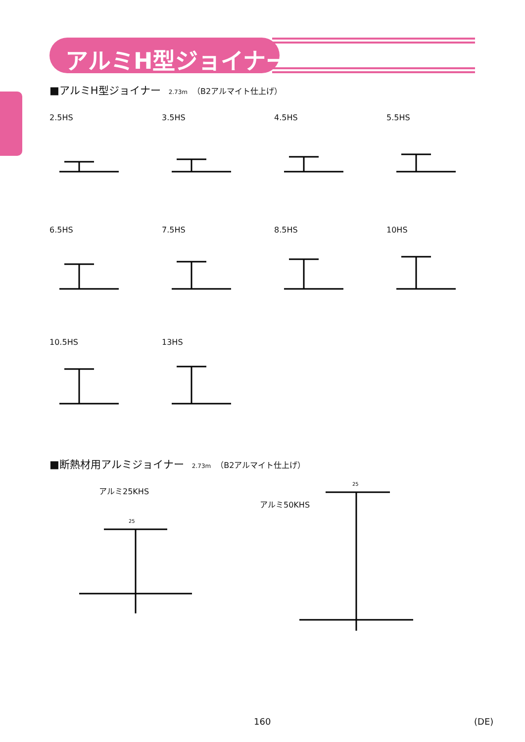アルミH型ジョイナー
■アルミH型ジョイナー 2.73m （B2アルマイト仕上げ）
2.5HS
3.5HS
4.5HS
5.5HS
6.5HS
7.5HS
8.5HS
10HS
10.5HS
13HS
■断熱材用アルミジョイナー 2.73m （B2アルマイト仕上げ）
アルミ25KHS
アルミ50KHS
25
25
160 (DE)